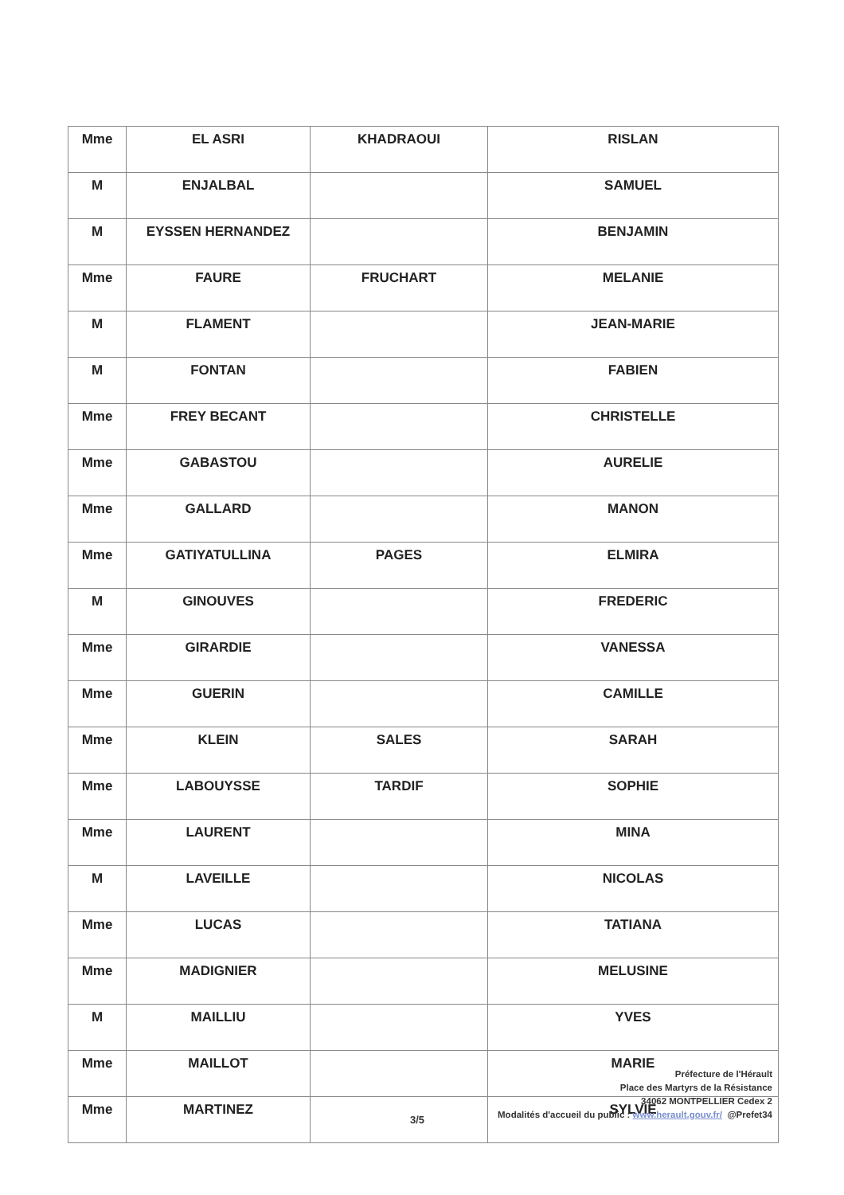| Mme | EL ASRI | KHADRAOUI | RISLAN |
| M | ENJALBAL | | SAMUEL |
| M | EYSSEN HERNANDEZ | | BENJAMIN |
| Mme | FAURE | FRUCHART | MELANIE |
| M | FLAMENT | | JEAN-MARIE |
| M | FONTAN | | FABIEN |
| Mme | FREY BECANT | | CHRISTELLE |
| Mme | GABASTOU | | AURELIE |
| Mme | GALLARD | | MANON |
| Mme | GATIYATULLINA | PAGES | ELMIRA |
| M | GINOUVES | | FREDERIC |
| Mme | GIRARDIE | | VANESSA |
| Mme | GUERIN | | CAMILLE |
| Mme | KLEIN | SALES | SARAH |
| Mme | LABOUYSSE | TARDIF | SOPHIE |
| Mme | LAURENT | | MINA |
| M | LAVEILLE | | NICOLAS |
| Mme | LUCAS | | TATIANA |
| Mme | MADIGNIER | | MELUSINE |
| M | MAILLIU | | YVES |
| Mme | MAILLOT | | MARIE |
| Mme | MARTINEZ | | SYLVIE |
Préfecture de l'Hérault
Place des Martyrs de la Résistance
34062 MONTPELLIER Cedex 2
Modalités d'accueil du public : www.herault.gouv.fr/ @Prefet34
3/5